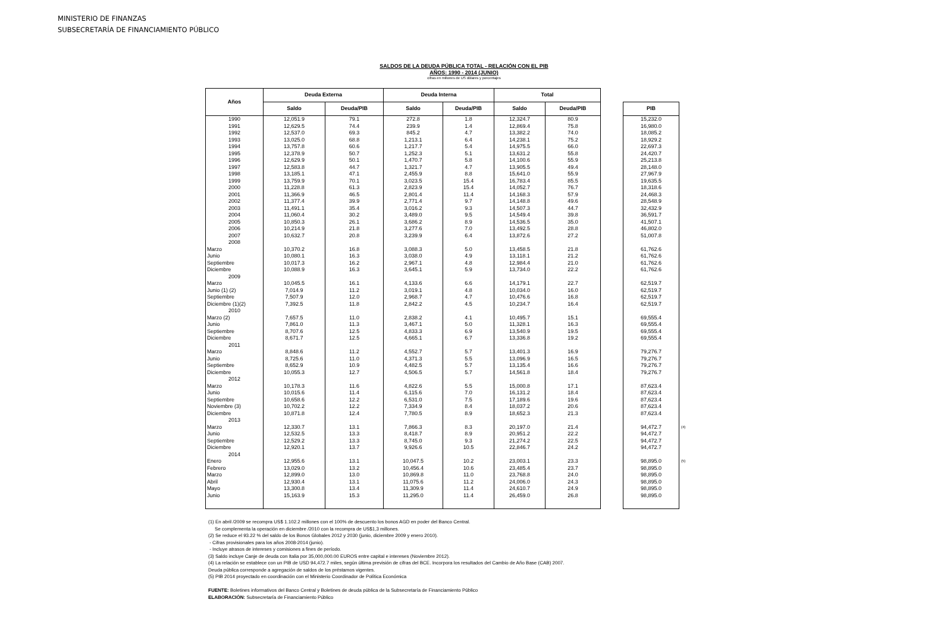MINISTERIO DE FINANZAS
SUBSECRETARÍA DE FINANCIAMIENTO PÚBLICO
SALDOS DE LA DEUDA PÚBLICA TOTAL - RELACIÓN CON EL PIB
AÑOS: 1990 - 2014 (JUNIO)
cifras en millones de US dólares y porcentajes
| Años | Deuda Externa | | Deuda Interna | | Total | |
| --- | --- | --- | --- | --- | --- | --- |
| | Saldo | Deuda/PIB | Saldo | Deuda/PIB | Saldo | Deuda/PIB |
| 1990 | 12,051.9 | 79.1 | 272.8 | 1.8 | 12,324.7 | 80.9 |
| 1991 | 12,629.5 | 74.4 | 239.9 | 1.4 | 12,869.4 | 75.8 |
| 1992 | 12,537.0 | 69.3 | 845.2 | 4.7 | 13,382.2 | 74.0 |
| 1993 | 13,025.0 | 68.8 | 1,213.1 | 6.4 | 14,238.1 | 75.2 |
| 1994 | 13,757.8 | 60.6 | 1,217.7 | 5.4 | 14,975.5 | 66.0 |
| 1995 | 12,378.9 | 50.7 | 1,252.3 | 5.1 | 13,631.2 | 55.8 |
| 1996 | 12,629.9 | 50.1 | 1,470.7 | 5.8 | 14,100.6 | 55.9 |
| 1997 | 12,583.8 | 44.7 | 1,321.7 | 4.7 | 13,905.5 | 49.4 |
| 1998 | 13,185.1 | 47.1 | 2,455.9 | 8.8 | 15,641.0 | 55.9 |
| 1999 | 13,759.9 | 70.1 | 3,023.5 | 15.4 | 16,783.4 | 85.5 |
| 2000 | 11,228.8 | 61.3 | 2,823.9 | 15.4 | 14,052.7 | 76.7 |
| 2001 | 11,366.9 | 46.5 | 2,801.4 | 11.4 | 14,168.3 | 57.9 |
| 2002 | 11,377.4 | 39.9 | 2,771.4 | 9.7 | 14,148.8 | 49.6 |
| 2003 | 11,491.1 | 35.4 | 3,016.2 | 9.3 | 14,507.3 | 44.7 |
| 2004 | 11,060.4 | 30.2 | 3,489.0 | 9.5 | 14,549.4 | 39.8 |
| 2005 | 10,850.3 | 26.1 | 3,686.2 | 8.9 | 14,536.5 | 35.0 |
| 2006 | 10,214.9 | 21.8 | 3,277.6 | 7.0 | 13,492.5 | 28.8 |
| 2007 | 10,632.7 | 20.8 | 3,239.9 | 6.4 | 13,872.6 | 27.2 |
| 2008 | | | | | | |
| Marzo | 10,370.2 | 16.8 | 3,088.3 | 5.0 | 13,458.5 | 21.8 |
| Junio | 10,080.1 | 16.3 | 3,038.0 | 4.9 | 13,118.1 | 21.2 |
| Septiembre | 10,017.3 | 16.2 | 2,967.1 | 4.8 | 12,984.4 | 21.0 |
| Diciembre | 10,088.9 | 16.3 | 3,645.1 | 5.9 | 13,734.0 | 22.2 |
| 2009 | | | | | | |
| Marzo | 10,045.5 | 16.1 | 4,133.6 | 6.6 | 14,179.1 | 22.7 |
| Junio (1) (2) | 7,014.9 | 11.2 | 3,019.1 | 4.8 | 10,034.0 | 16.0 |
| Septiembre | 7,507.9 | 12.0 | 2,968.7 | 4.7 | 10,476.6 | 16.8 |
| Diciembre (1)(2) | 7,392.5 | 11.8 | 2,842.2 | 4.5 | 10,234.7 | 16.4 |
| 2010 | | | | | | |
| Marzo (2) | 7,657.5 | 11.0 | 2,838.2 | 4.1 | 10,495.7 | 15.1 |
| Junio | 7,861.0 | 11.3 | 3,467.1 | 5.0 | 11,328.1 | 16.3 |
| Septiembre | 8,707.6 | 12.5 | 4,833.3 | 6.9 | 13,540.9 | 19.5 |
| Diciembre | 8,671.7 | 12.5 | 4,665.1 | 6.7 | 13,336.8 | 19.2 |
| 2011 | | | | | | |
| Marzo | 8,848.6 | 11.2 | 4,552.7 | 5.7 | 13,401.3 | 16.9 |
| Junio | 8,725.6 | 11.0 | 4,371.3 | 5.5 | 13,096.9 | 16.5 |
| Septiembre | 8,652.9 | 10.9 | 4,482.5 | 5.7 | 13,135.4 | 16.6 |
| Diciembre | 10,055.3 | 12.7 | 4,506.5 | 5.7 | 14,561.8 | 18.4 |
| 2012 | | | | | | |
| Marzo | 10,178.3 | 11.6 | 4,822.6 | 5.5 | 15,000.8 | 17.1 |
| Junio | 10,015.6 | 11.4 | 6,115.6 | 7.0 | 16,131.2 | 18.4 |
| Septiembre | 10,658.6 | 12.2 | 6,531.0 | 7.5 | 17,189.6 | 19.6 |
| Noviembre (3) | 10,702.2 | 12.2 | 7,334.9 | 8.4 | 18,037.2 | 20.6 |
| Diciembre | 10,871.8 | 12.4 | 7,780.5 | 8.9 | 18,652.3 | 21.3 |
| 2013 | | | | | | |
| Marzo | 12,330.7 | 13.1 | 7,866.3 | 8.3 | 20,197.0 | 21.4 |
| Junio | 12,532.5 | 13.3 | 8,418.7 | 8.9 | 20,951.2 | 22.2 |
| Septiembre | 12,529.2 | 13.3 | 8,745.0 | 9.3 | 21,274.2 | 22.5 |
| Diciembre | 12,920.1 | 13.7 | 9,926.6 | 10.5 | 22,846.7 | 24.2 |
| 2014 | | | | | | |
| Enero | 12,955.6 | 13.1 | 10,047.5 | 10.2 | 23,003.1 | 23.3 |
| Febrero | 13,029.0 | 13.2 | 10,456.4 | 10.6 | 23,485.4 | 23.7 |
| Marzo | 12,899.0 | 13.0 | 10,869.8 | 11.0 | 23,768.8 | 24.0 |
| Abril | 12,930.4 | 13.1 | 11,075.6 | 11.2 | 24,006.0 | 24.3 |
| Mayo | 13,300.8 | 13.4 | 11,309.9 | 11.4 | 24,610.7 | 24.9 |
| Junio | 15,163.9 | 15.3 | 11,295.0 | 11.4 | 26,459.0 | 26.8 |
| PIB | |
| 15,232.0 | |
| 16,980.0 | |
| 18,085.2 | |
| 18,929.2 | |
| 22,697.3 | |
| 24,420.7 | |
| 25,213.8 | |
| 28,148.0 | |
| 27,967.9 | |
| 19,635.5 | |
| 18,318.6 | |
| 24,468.3 | |
| 28,548.9 | |
| 32,432.9 | |
| 36,591.7 | |
| 41,507.1 | |
| 46,802.0 | |
| 51,007.8 | |
| 61,762.6 | |
| 61,762.6 | |
| 61,762.6 | |
| 61,762.6 | |
| 62,519.7 | |
| 62,519.7 | |
| 62,519.7 | |
| 62,519.7 | |
| 69,555.4 | |
| 69,555.4 | |
| 69,555.4 | |
| 69,555.4 | |
| 79,276.7 | |
| 79,276.7 | |
| 79,276.7 | |
| 79,276.7 | |
| 87,623.4 | |
| 87,623.4 | |
| 87,623.4 | |
| 87,623.4 | |
| 87,623.4 | |
| 94,472.7 | (4) |
| 94,472.7 | |
| 94,472.7 | |
| 94,472.7 | |
| 98,895.0 | (5) |
| 98,895.0 | |
| 98,895.0 | |
| 98,895.0 | |
| 98,895.0 | |
| 98,895.0 | |
(1) En abril /2009 se recompra US$ 1.102.2 millones con el 100% de descuento los bonos AGD en poder del Banco Central.
Se complementa la operación en diciembre /2010 con la recompra de US$1,3 millones.
(2) Se reduce el 93.22 % del saldo de los Bonos Globales 2012 y 2030 (junio, diciembre 2009 y enero 2010).
- Cifras provisionales para los años 2008-2014 (junio).
- Incluye atrasos de intereses y comisiones a fines de período.
(3) Saldo incluye Canje de deuda con Italia por 35,000,000.00 EUROS entre capital e intereses (Noviembre 2012).
(4) La relación se establece con un PIB de USD 94,472.7 miles, según última previsión de cifras del BCE. Incorpora los resultados del Cambio de Año Base (CAB) 2007.
Deuda pública corresponde a agregación de saldos de los préstamos vigentes.
(5) PIB 2014 proyectado en coordinación con el Ministerio Coordinador de Política Económica
FUENTE: Boletines informativos del Banco Central y Boletines de deuda pública de la Subsecretaría de Financiamiento Público
ELABORACIÓN: Subsecretaría de Financiamiento Público